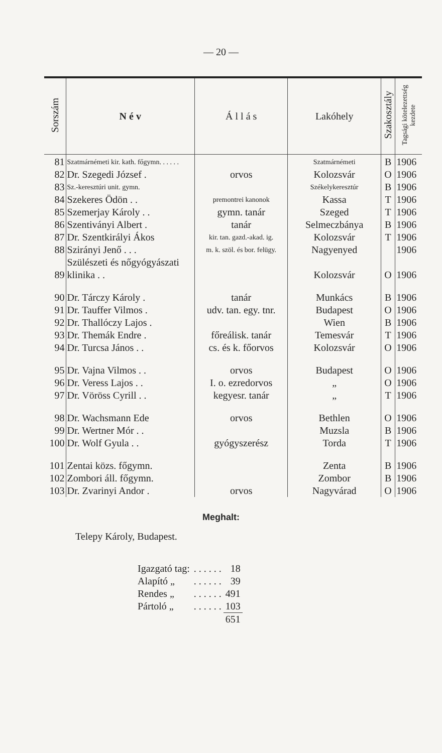— 20 —
| Sorszám | N é v | Á l l á s | Lakóhely | Szakosztály | Tagsági kötelezettség kezdete |
| --- | --- | --- | --- | --- | --- |
| 81 | Szatmárnémeti kir. kath. főgymn. . . . . . | | Szatmárnémeti | B | 1906 |
| 82 | Dr. Szegedi József . | orvos | Kolozsvár | O | 1906 |
| 83 | Sz.-keresztúri unit. gymn. | | Székelykeresztúr | B | 1906 |
| 84 | Szekeres Ödön . . | premontrei kanonok | Kassa | T | 1906 |
| 85 | Szemerjay Károly . . | gymn. tanár | Szeged | T | 1906 |
| 86 | Szentiványi Albert . | tanár | Selmeczbánya | B | 1906 |
| 87 | Dr. Szentkirályi Ákos | kir. tan. gazd.-akad. ig. | Kolozsvár | T | 1906 |
| 88 | Szirányi Jenő . . . | m. k. szöl. és bor. felügy. | Nagyenyed | | 1906 |
| 89 | Szülészeti és nőgyógyászati klinika . . | | Kolozsvár | O | 1906 |
| 90 | Dr. Tárczy Károly . | tanár | Munkács | B | 1906 |
| 91 | Dr. Tauffer Vilmos . | udv. tan. egy. tnr. | Budapest | O | 1906 |
| 92 | Dr. Thallóczy Lajos . | | Wien | B | 1906 |
| 93 | Dr. Themák Endre . | főreálisk. tanár | Temesvár | T | 1906 |
| 94 | Dr. Turcsa János . . | cs. és k. főorvos | Kolozsvár | O | 1906 |
| 95 | Dr. Vajna Vilmos . . | orvos | Budapest | O | 1906 |
| 96 | Dr. Veress Lajos . . | I. o. ezredorvos | „ | O | 1906 |
| 97 | Dr. Vöröss Cyrill . . | kegyesr. tanár | „ | T | 1906 |
| 98 | Dr. Wachsmann Ede | orvos | Bethlen | O | 1906 |
| 99 | Dr. Wertner Mór . . | | Muzsla | B | 1906 |
| 100 | Dr. Wolf Gyula . . | gyógyszerész | Torda | T | 1906 |
| 101 | Zentai közs. főgymn. | | Zenta | B | 1906 |
| 102 | Zombori áll. főgymn. | | Zombor | B | 1906 |
| 103 | Dr. Zvarinyi Andor . | orvos | Nagyvárad | O | 1906 |
Meghalt:
Telepy Károly, Budapest.
| Igazgató tag: | . . . . . . | 18 |
| Alapító „ | . . . . . . | 39 |
| Rendes „ | . . . . . . | 491 |
| Pártoló „ | . . . . . . | 103 |
| | | 651 |